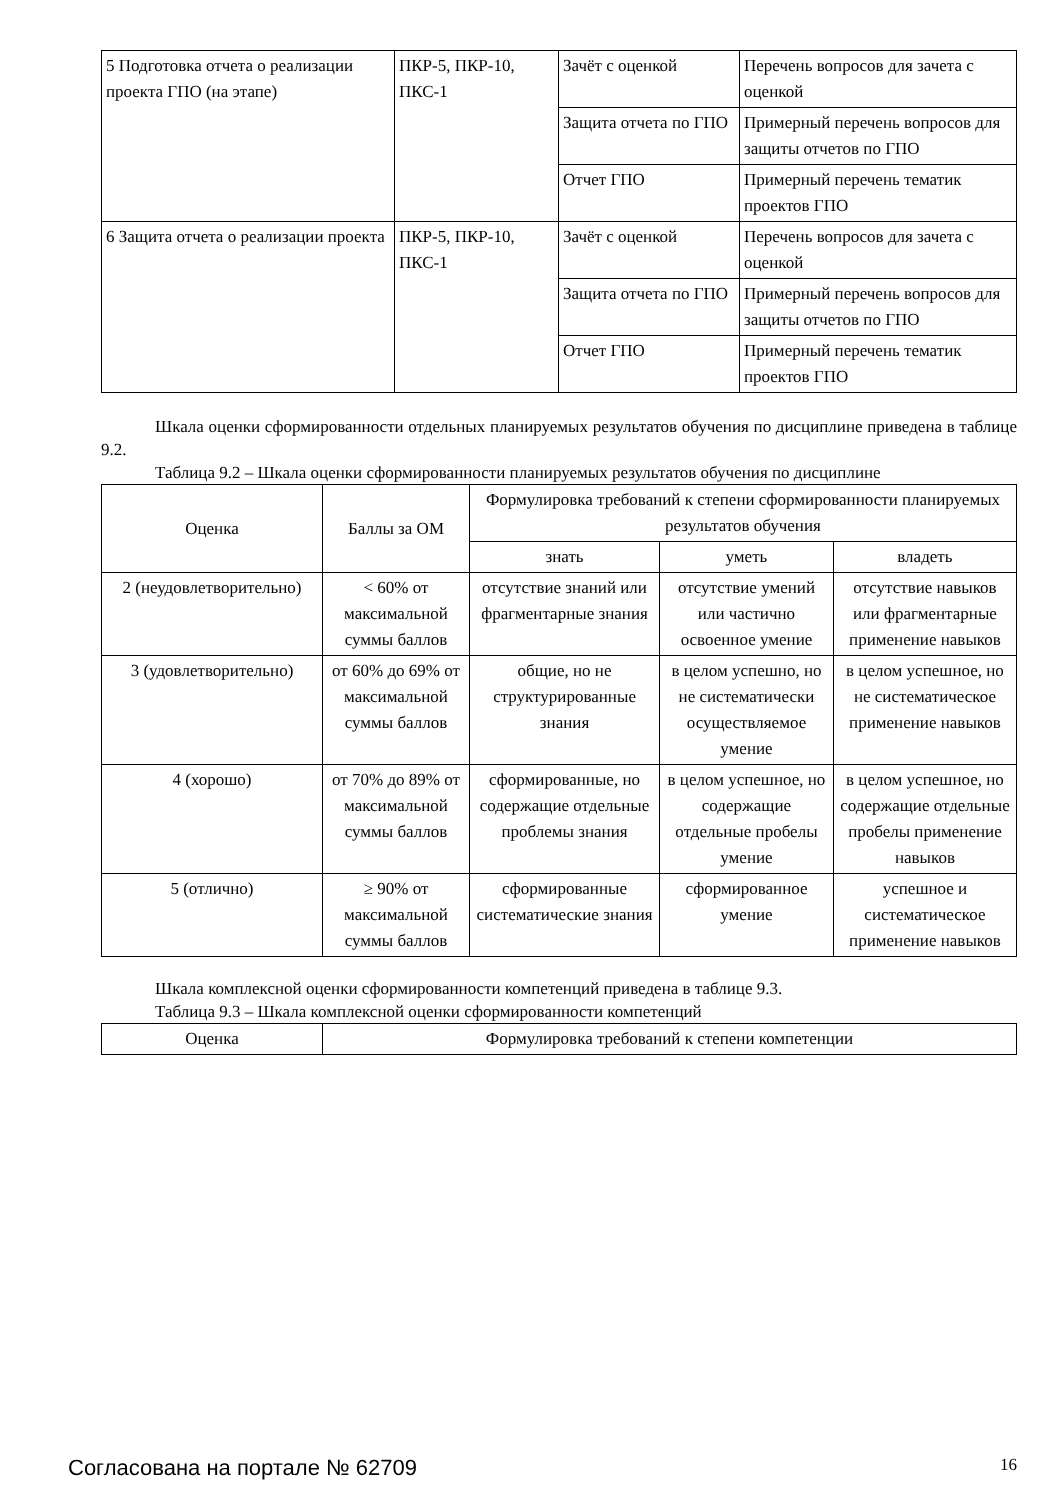| 5 Подготовка отчета о реализации проекта ГПО (на этапе) | ПКР-5, ПКР-10, ПКС-1 | Зачёт с оценкой | Перечень вопросов для зачета с оценкой |
| | | Защита отчета по ГПО | Примерный перечень вопросов для защиты отчетов по ГПО |
| | | Отчет ГПО | Примерный перечень тематик проектов ГПО |
| 6 Защита отчета о реализации проекта | ПКР-5, ПКР-10, ПКС-1 | Зачёт с оценкой | Перечень вопросов для зачета с оценкой |
| | | Защита отчета по ГПО | Примерный перечень вопросов для защиты отчетов по ГПО |
| | | Отчет ГПО | Примерный перечень тематик проектов ГПО |
Шкала оценки сформированности отдельных планируемых результатов обучения по дисциплине приведена в таблице 9.2.
Таблица 9.2 – Шкала оценки сформированности планируемых результатов обучения по дисциплине
| Оценка | Баллы за ОМ | Формулировка требований к степени сформированности планируемых результатов обучения | | |
| --- | --- | --- | --- | --- |
| | | знать | уметь | владеть |
| 2 (неудовлетворительно) | < 60% от максимальной суммы баллов | отсутствие знаний или фрагментарные знания | отсутствие умений или частично освоенное умение | отсутствие навыков или фрагментарные применение навыков |
| 3 (удовлетворительно) | от 60% до 69% от максимальной суммы баллов | общие, но не структурированные знания | в целом успешно, но не систематически осуществляемое умение | в целом успешное, но не систематическое применение навыков |
| 4 (хорошо) | от 70% до 89% от максимальной суммы баллов | сформированные, но содержащие отдельные проблемы знания | в целом успешное, но содержащие отдельные пробелы умение | в целом успешное, но содержащие отдельные пробелы применение навыков |
| 5 (отлично) | ≥ 90% от максимальной суммы баллов | сформированные систематические знания | сформированное умение | успешное и систематическое применение навыков |
Шкала комплексной оценки сформированности компетенций приведена в таблице 9.3.
Таблица 9.3 – Шкала комплексной оценки сформированности компетенций
| Оценка | Формулировка требований к степени компетенции |
| --- | --- |
Согласована на портале № 62709 16